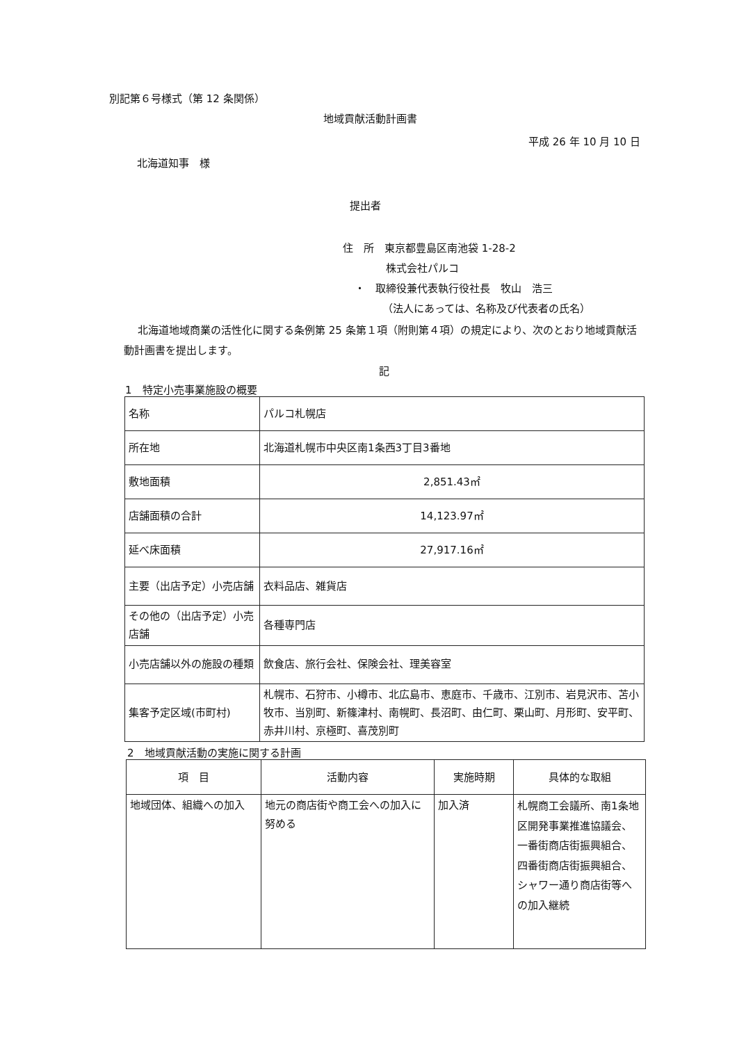別記第６号様式（第 12 条関係）
地域貢献活動計画書
平成 26 年 10 月 10 日
北海道知事　様
提出者
住　所　東京都豊島区南池袋 1-28-2
株式会社パルコ
・　取締役兼代表執行役社長　牧山　浩三
（法人にあっては、名称及び代表者の氏名）
北海道地域商業の活性化に関する条例第 25 条第１項（附則第４項）の規定により、次のとおり地域貢献活動計画書を提出します。
記
1　特定小売事業施設の概要
| 名称 | パルコ札幌店 |
| 所在地 | 北海道札幌市中央区南1条西3丁目3番地 |
| 敷地面積 | 2,851.43㎡ |
| 店舗面積の合計 | 14,123.97㎡ |
| 延べ床面積 | 27,917.16㎡ |
| 主要（出店予定）小売店舗 | 衣料品店、雑貨店 |
| その他の（出店予定）小売店舗 | 各種専門店 |
| 小売店舗以外の施設の種類 | 飲食店、旅行会社、保険会社、理美容室 |
| 集客予定区域(市町村) | 札幌市、石狩市、小樽市、北広島市、恵庭市、千歳市、江別市、岩見沢市、苫小牧市、当別町、新篠津村、南幌町、長沼町、由仁町、栗山町、月形町、安平町、赤井川村、京極町、喜茂別町 |
2　地域貢献活動の実施に関する計画
| 項 目 | 活動内容 | 実施時期 | 具体的な取組 |
| --- | --- | --- | --- |
| 地域団体、組織への加入 | 地元の商店街や商工会への加入に努める | 加入済 | 札幌商工会議所、南1条地区開発事業推進協議会、一番街商店街振興組合、四番街商店街振興組合、シャワー通り商店街等への加入継続 |